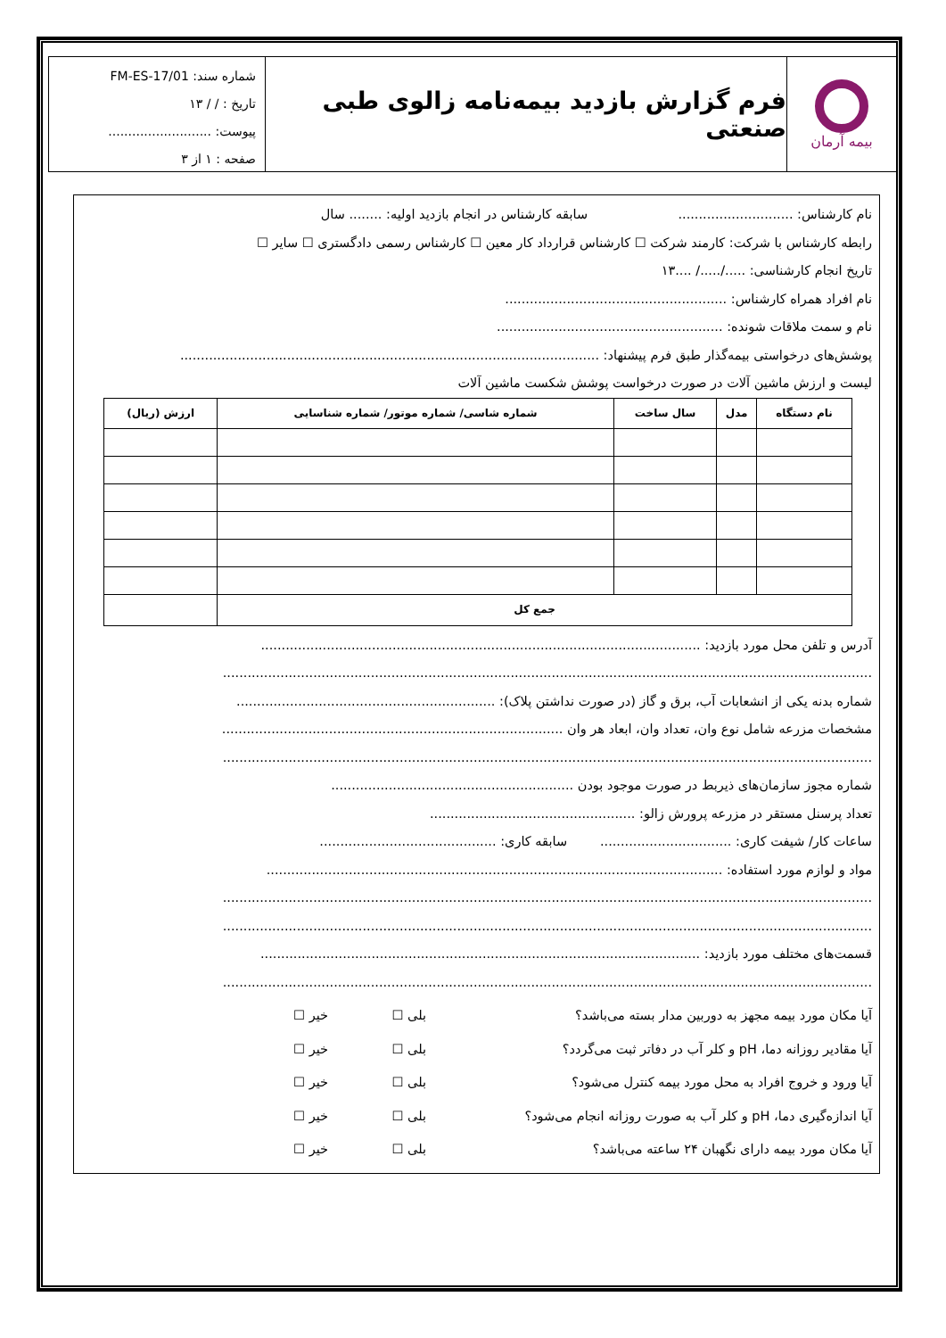بیمه آرمان
فرم گزارش بازدید بیمه‌نامه زالوی طبی صنعتی
شماره سند: FM-ES-17/01
تاریخ : / / ۱۳
پیوست: ..........................
صفحه : ۱ از ۳
نام کارشناس: ............................ سابقه کارشناس در انجام بازدید اولیه: ........ سال
رابطه کارشناس با شرکت: کارمند شرکت ☐ کارشناس قرارداد کار معین ☐ کارشناس رسمی دادگستری ☐ سایر ☐
تاریخ انجام کارشناسی: ...../...../ ....۱۳
نام افراد همراه کارشناس: ......................................................
نام و سمت ملاقات شونده: .......................................................
پوشش‌های درخواستی بیمه‌گذار طبق فرم پیشنهاد: ......................................................................................................
لیست و ارزش ماشین آلات در صورت درخواست پوشش شکست ماشین آلات
| نام دستگاه | مدل | سال ساخت | شماره شاسی/ شماره موتور/ شماره شناسایی | ارزش (ریال) |
| --- | --- | --- | --- | --- |
| جمع کل | | | | |
آدرس و تلفن محل مورد بازدید: ...........................................................................................................
..............................................................................................................................................................
شماره بدنه یکی از انشعابات آب، برق و گاز (در صورت نداشتن پلاک): ...............................................................
مشخصات مزرعه شامل نوع وان، تعداد وان، ابعاد هر وان ...................................................................................
..............................................................................................................................................................
شماره مجوز سازمان‌های ذیربط در صورت موجود بودن ...........................................................
تعداد پرسنل مستقر در مزرعه پرورش زالو: ..................................................
ساعات کار/ شیفت کاری: ................................ سابقه کاری: ...........................................
مواد و لوازم مورد استفاده: ...............................................................................................................
..............................................................................................................................................................
..............................................................................................................................................................
قسمت‌های مختلف مورد بازدید: ...........................................................................................................
..............................................................................................................................................................
آیا مکان مورد بیمه مجهز به دوربین مدار بسته می‌باشد؟ بلی ☐ خیر ☐
آیا مقادیر روزانه دما، pH و کلر آب در دفاتر ثبت می‌گردد؟ بلی ☐ خیر ☐
آیا ورود و خروج افراد به محل مورد بیمه کنترل می‌شود؟ بلی ☐ خیر ☐
آیا اندازه‌گیری دما، pH و کلر آب به صورت روزانه انجام می‌شود؟ بلی ☐ خیر ☐
آیا مکان مورد بیمه دارای نگهبان ۲۴ ساعته می‌باشد؟ بلی ☐ خیر ☐